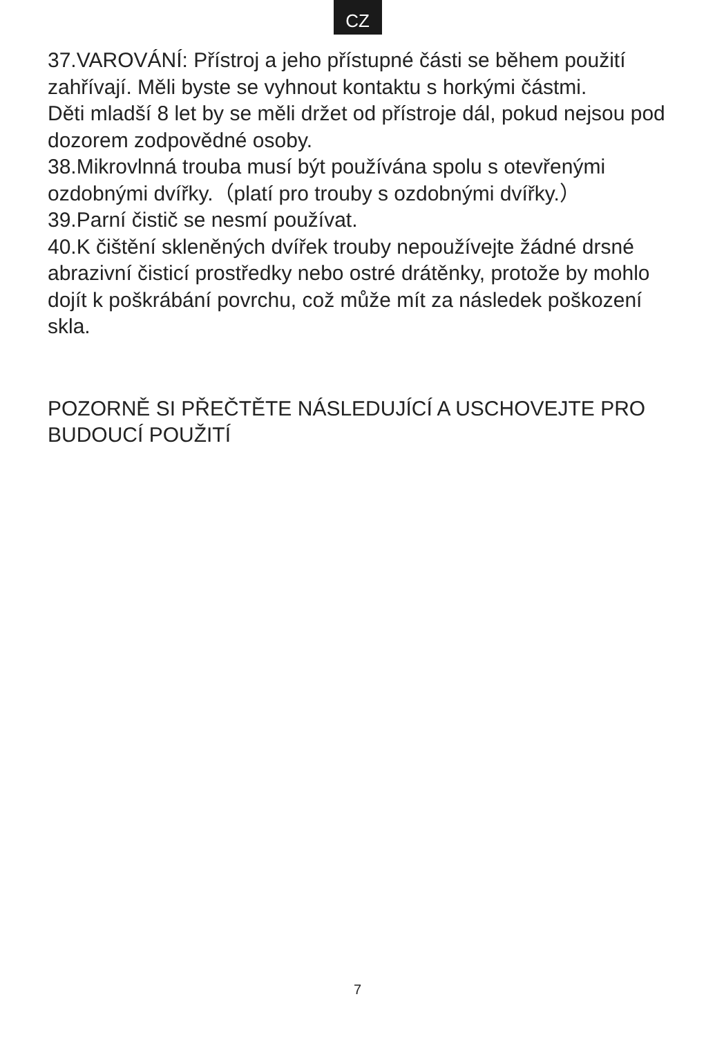CZ
37.VAROVÁNÍ: Přístroj a jeho přístupné části se během použití zahřívají. Měli byste se vyhnout kontaktu s horkými částmi.
Děti mladší 8 let by se měli držet od přístroje dál, pokud nejsou pod dozorem zodpovědné osoby.
38.Mikrovlnná trouba musí být používána spolu s otevřenými ozdobnými dvířky.（platí pro trouby s ozdobnými dvířky.）
39.Parní čistič se nesmí používat.
40.K čištění skleněných dvířek trouby nepoužívejte žádné drsné abrazivní čisticí prostředky nebo ostré drátěnky, protože by mohlo dojít k poškrábání povrchu, což může mít za následek poškození skla.
POZORNĚ SI PŘEČTĚTE NÁSLEDUJÍCÍ A USCHOVEJTE PRO BUDOUCÍ POUŽITÍ
7